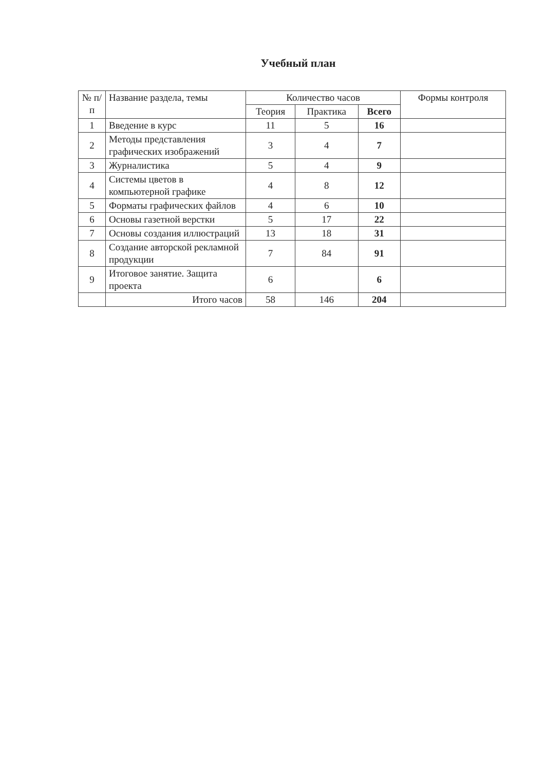Учебный план
| № п/п | Название раздела, темы | Количество часов | | | Формы контроля |
| --- | --- | --- | --- | --- | --- |
| | | Теория | Практика | Всего | |
| 1 | Введение в курс | 11 | 5 | 16 | |
| 2 | Методы представления графических изображений | 3 | 4 | 7 | |
| 3 | Журналистика | 5 | 4 | 9 | |
| 4 | Системы цветов в компьютерной графике | 4 | 8 | 12 | |
| 5 | Форматы графических файлов | 4 | 6 | 10 | |
| 6 | Основы газетной верстки | 5 | 17 | 22 | |
| 7 | Основы создания иллюстраций | 13 | 18 | 31 | |
| 8 | Создание авторской рекламной продукции | 7 | 84 | 91 | |
| 9 | Итоговое занятие. Защита проекта | 6 | | 6 | |
| | Итого часов | 58 | 146 | 204 | |